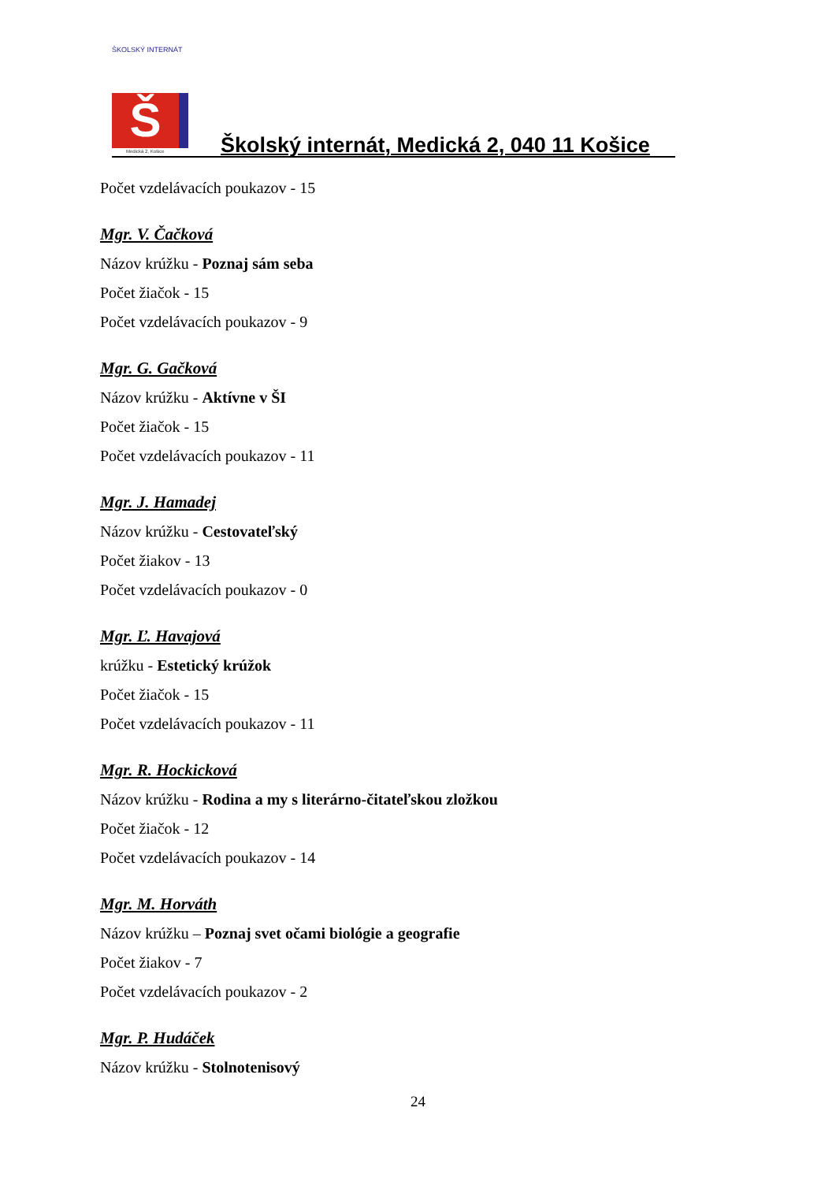ŠKOLSKÝ INTERNÁT
Š
Medická 2, Košice
Školský internát, Medická 2, 040 11 Košice
Počet vzdelávacích poukazov - 15
Mgr. V. Čačková
Názov krúžku - Poznaj sám seba
Počet žiačok - 15
Počet vzdelávacích poukazov - 9
Mgr. G. Gačková
Názov krúžku - Aktívne v ŠI
Počet žiačok - 15
Počet vzdelávacích poukazov - 11
Mgr. J. Hamadej
Názov krúžku - Cestovateľský
Počet žiakov - 13
Počet vzdelávacích poukazov - 0
Mgr. Ľ. Havajová
krúžku - Estetický krúžok
Počet žiačok - 15
Počet vzdelávacích poukazov - 11
Mgr. R. Hockicková
Názov krúžku - Rodina a my s literárno-čitateľskou zložkou
Počet žiačok - 12
Počet vzdelávacích poukazov - 14
Mgr. M. Horváth
Názov krúžku – Poznaj svet očami biológie a geografie
Počet žiakov - 7
Počet vzdelávacích poukazov - 2
Mgr. P. Hudáček
Názov krúžku - Stolnotenisový
24